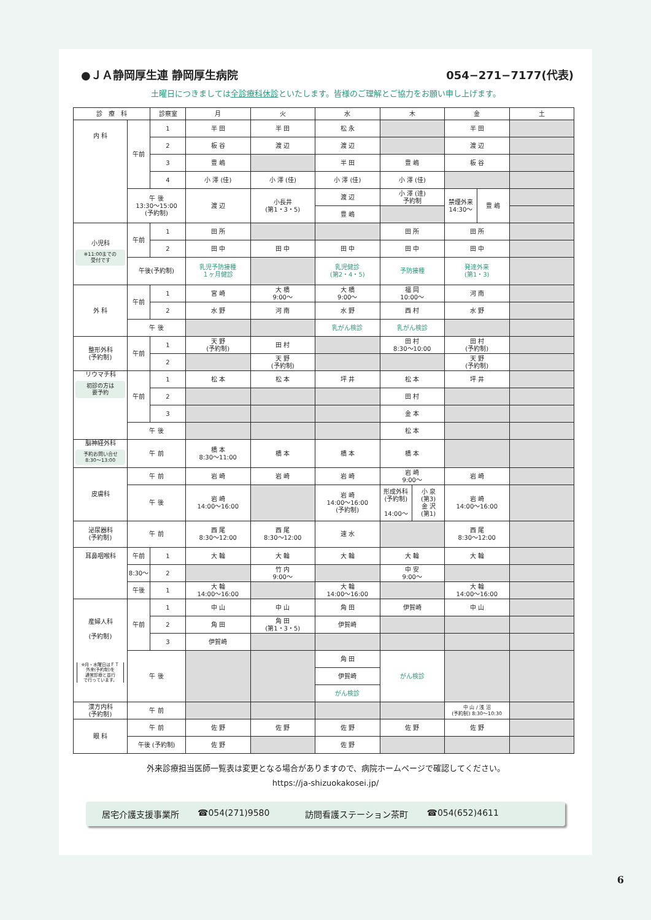●ＪＡ静岡厚生連 静岡厚生病院 054−271−7177(代表)
土曜日につきましては全診療科休診といたします。皆様のご理解とご協力をお願い申し上げます。
| 診 療 科 | | 診察室 | 月 | 火 | 水 | 木 | 金 | 土 |
| --- | --- | --- | --- | --- | --- | --- | --- | --- |
| 内 科 | 午前 | 1 | 半 田 | 半 田 | 松 永 | | 半 田 | |
| | | 2 | 板 谷 | 渡 辺 | 渡 辺 | | 渡 辺 | |
| | | 3 | 豊 嶋 | | 半 田 | 豊 嶋 | 板 谷 | |
| | | 4 | 小 澤 (佳) | 小 澤 (佳) | 小 澤 (佳) | 小 澤 (佳) | | |
| | 午 後 13:30〜15:00 (予約制) | | 渡 辺 | 小長井 (第1・3・5) | 渡 辺 | 小 澤 (達) 予約制 | / 禁煙外来 14:30〜 / 豊 嶋 / | |
| | | | | | 豊 嶋 | | | |
| 小児科 ※11:00までの 受付です | 午前 | 1 | 田 所 | | | 田 所 | 田 所 | |
| | | 2 | 田 中 | 田 中 | 田 中 | 田 中 | 田 中 | |
| | 午後(予約制) | | 乳児予防接種 １ヶ月健診 | | 乳児健診 (第2・4・5) | 予防接種 | 発達外来 (第1・3) | |
| 外 科 | 午前 | 1 | 宮 崎 | 大 橋 9:00〜 | 大 橋 9:00〜 | 福 岡 10:00〜 | 河 南 | |
| | | 2 | 水 野 | 河 南 | 水 野 | 西 村 | 水 野 | |
| | 午 後 | | | | 乳がん検診 | 乳がん検診 | | |
| 整形外科 (予約制) | 午前 | 1 | 天 野 (予約制) | 田 村 | | 田 村 8:30〜10:00 | 田 村 (予約制) | |
| | | 2 | | 天 野 (予約制) | | | 天 野 (予約制) | |
| リウマチ科 初診の方は 要予約 | 午前 | 1 | 松 本 | 松 本 | 坪 井 | 松 本 | 坪 井 | |
| | | 2 | | | | 田 村 | | |
| | | 3 | | | | 金 本 | | |
| | 午 後 | | | | | 松 本 | | |
| 脳神経外科 予約お問い合せ 8:30〜13:00 | 午 前 | | 橋 本 8:30〜11:00 | 橋 本 | 橋 本 | 橋 本 | | |
| 皮膚科 | 午 前 | | 岩 崎 | 岩 崎 | 岩 崎 | 岩 崎 9:00〜 | 岩 崎 | |
| | 午 後 | | 岩 崎 14:00〜16:00 | | 岩 崎 14:00〜16:00 (予約制) | / 形成外科 (予約制) 14:00〜 / 小 泉 (第3) 金 沢 (第1) / | 岩 崎 14:00〜16:00 | |
| 泌尿器科 (予約制) | 午 前 | | 西 尾 8:30〜12:00 | 西 尾 8:30〜12:00 | 速 水 | | 西 尾 8:30〜12:00 | |
| 耳鼻咽喉科 | 午前 | 1 | 大 輪 | 大 輪 | 大 輪 | 大 輪 | 大 輪 | |
| | 8:30〜 | 2 | | 竹 内 9:00〜 | | 中 安 9:00〜 | | |
| | 午後 | 1 | 大 輪 14:00〜16:00 | | 大 輪 14:00〜16:00 | | 大 輪 14:00〜16:00 | |
| 産婦人科 (予約制) ※月・水曜日はＦＴ 外来(予約制)を 通常診療と並行 で行っています。 | 午前 | 1 | 中 山 | 中 山 | 角 田 | 伊賀崎 | 中 山 | |
| | | 2 | 角 田 | 角 田 (第1・3・5) | 伊賀崎 | | | |
| | | 3 | 伊賀崎 | | | | | |
| | 午 後 | | | | 角 田 | がん検診 | | |
| | | | | | 伊賀崎 | | | |
| | | | | | がん検診 | | | |
| 漢方内科 (予約制) | 午 前 | | | | | | 中 山 / 浅 沼 (予約制) 8:30〜10:30 | |
| 眼 科 | 午 前 | | 佐 野 | 佐 野 | 佐 野 | 佐 野 | 佐 野 | |
| | 午後 (予約制) | | 佐 野 | | 佐 野 | | | |
外来診療担当医師一覧表は変更となる場合がありますので、病院ホームページで確認してください。
https://ja-shizuokakosei.jp/
居宅介護支援事業所 ☎054(271)9580 訪問看護ステーション茶町 ☎054(652)4611
6